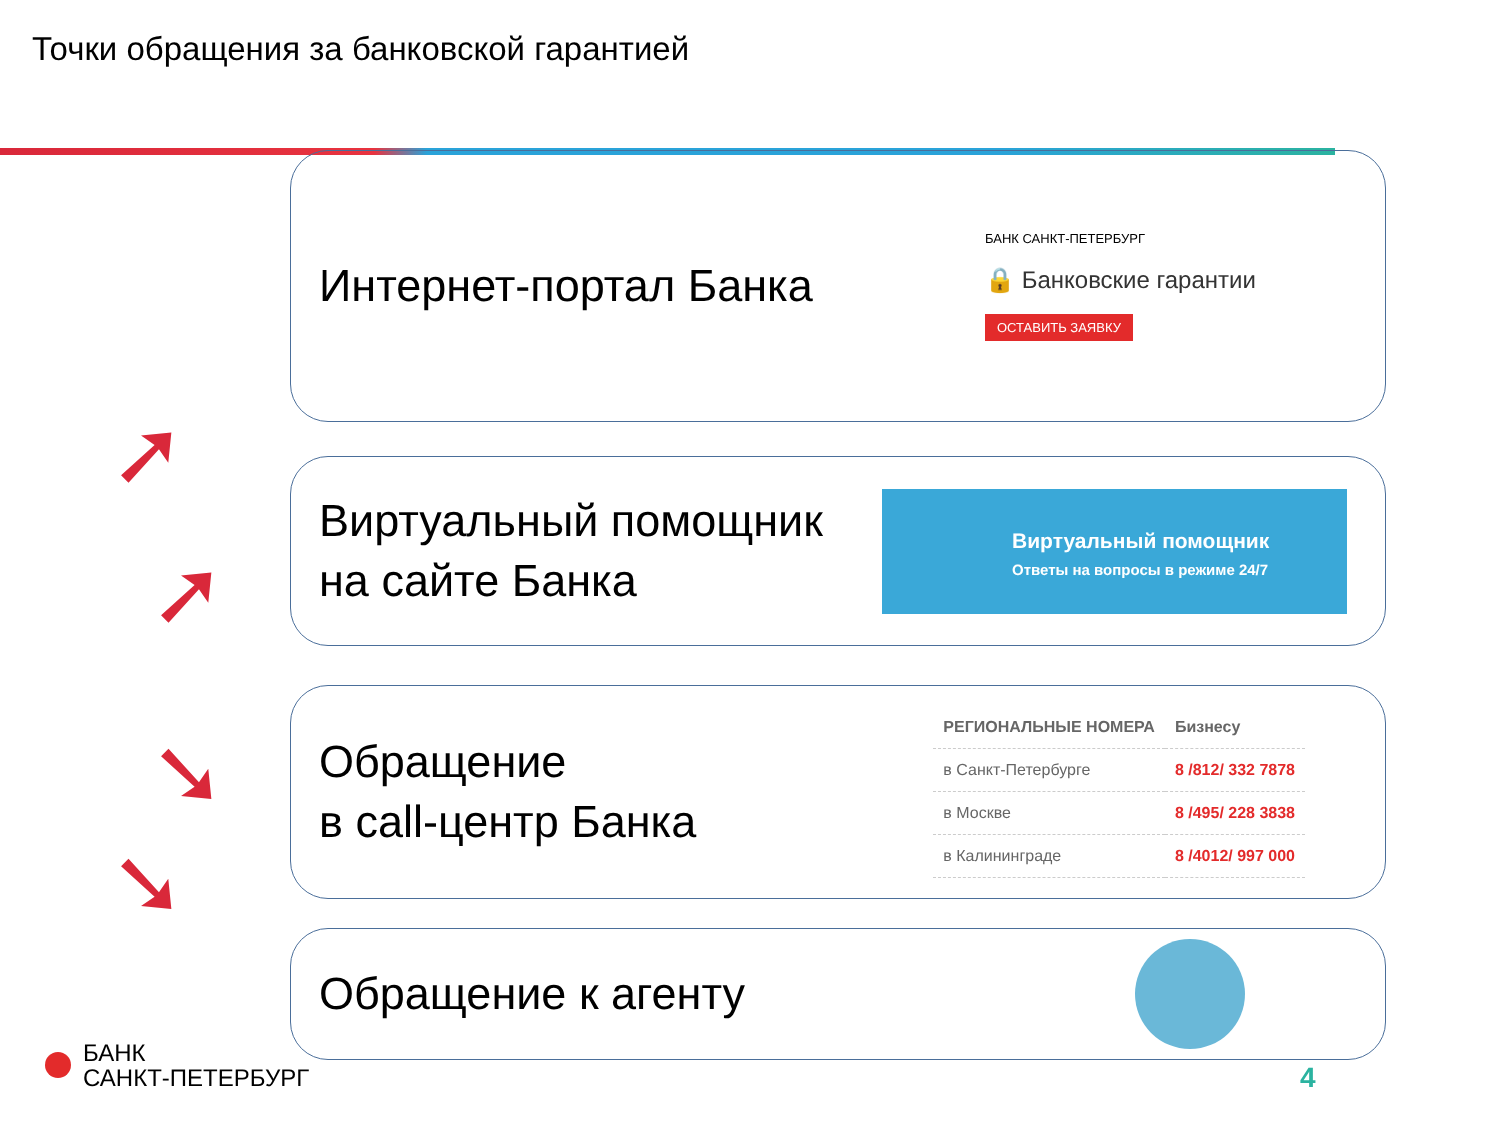Точки обращения за банковской гарантией
Интернет-портал Банка
БАНК САНКТ-ПЕТЕРБУРГ
🔒 Банковские гарантии
ОСТАВИТЬ ЗАЯВКУ
Виртуальный помощник
на сайте Банка
Виртуальный помощник
Ответы на вопросы в режиме 24/7
Обращение
в call-центр Банка
| РЕГИОНАЛЬНЫЕ НОМЕРА | Бизнесу |
| --- | --- |
| в Санкт-Петербурге | 8 /812/ 332 7878 |
| в Москве | 8 /495/ 228 3838 |
| в Калининграде | 8 /4012/ 997 000 |
Обращение к агенту
➚
➚
➘
➘
БАНК
САНКТ-ПЕТЕРБУРГ
4